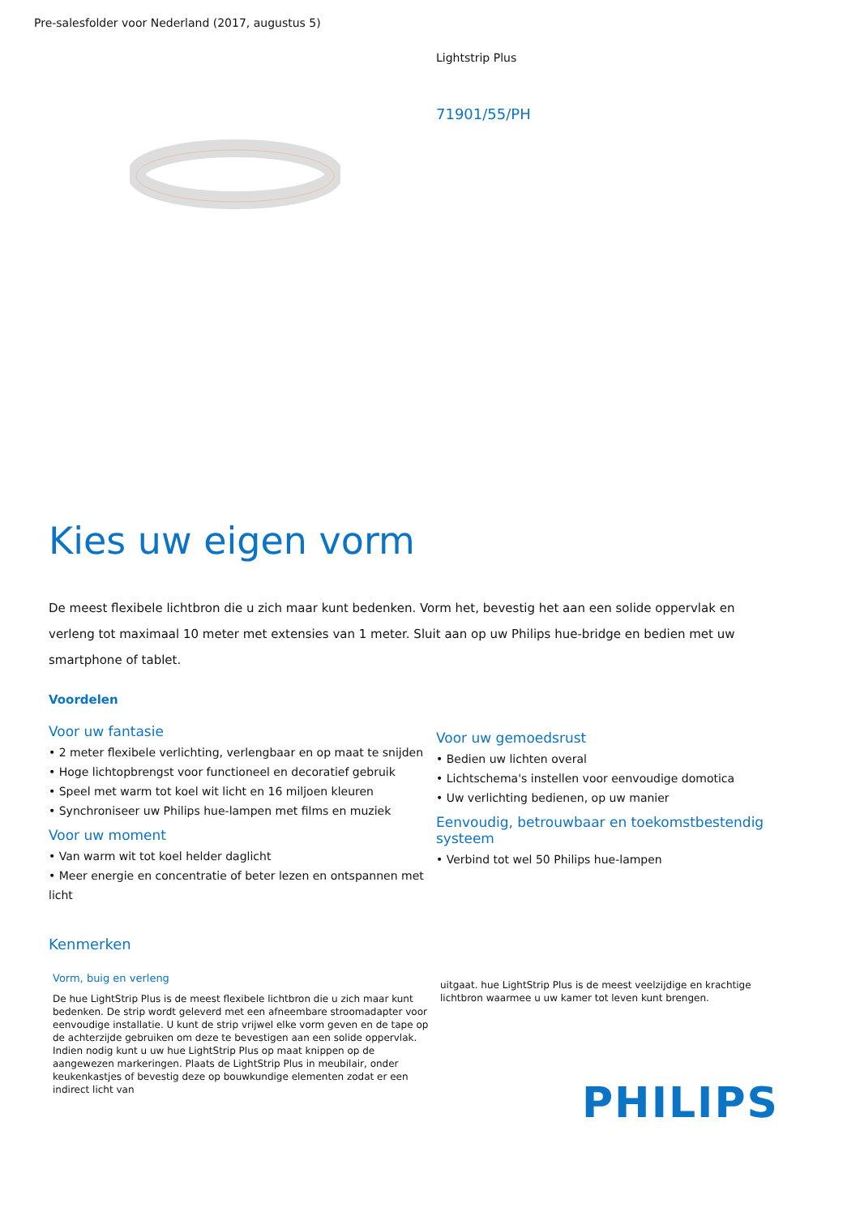Pre-salesfolder voor Nederland (2017, augustus 5)
Lightstrip Plus
71901/55/PH
Kies uw eigen vorm
De meest flexibele lichtbron die u zich maar kunt bedenken. Vorm het, bevestig het aan een solide oppervlak en verleng tot maximaal 10 meter met extensies van 1 meter. Sluit aan op uw Philips hue-bridge en bedien met uw smartphone of tablet.
Voordelen
Voor uw fantasie
• 2 meter flexibele verlichting, verlengbaar en op maat te snijden
• Hoge lichtopbrengst voor functioneel en decoratief gebruik
• Speel met warm tot koel wit licht en 16 miljoen kleuren
• Synchroniseer uw Philips hue-lampen met films en muziek
Voor uw moment
• Van warm wit tot koel helder daglicht
• Meer energie en concentratie of beter lezen en ontspannen met licht
Voor uw gemoedsrust
• Bedien uw lichten overal
• Lichtschema's instellen voor eenvoudige domotica
• Uw verlichting bedienen, op uw manier
Eenvoudig, betrouwbaar en toekomstbestendig systeem
• Verbind tot wel 50 Philips hue-lampen
Kenmerken
Vorm, buig en verleng
De hue LightStrip Plus is de meest flexibele lichtbron die u zich maar kunt bedenken. De strip wordt geleverd met een afneembare stroomadapter voor eenvoudige installatie. U kunt de strip vrijwel elke vorm geven en de tape op de achterzijde gebruiken om deze te bevestigen aan een solide oppervlak. Indien nodig kunt u uw hue LightStrip Plus op maat knippen op de aangewezen markeringen. Plaats de LightStrip Plus in meubilair, onder keukenkastjes of bevestig deze op bouwkundige elementen zodat er een indirect licht van
uitgaat. hue LightStrip Plus is de meest veelzijdige en krachtige lichtbron waarmee u uw kamer tot leven kunt brengen.
PHILIPS